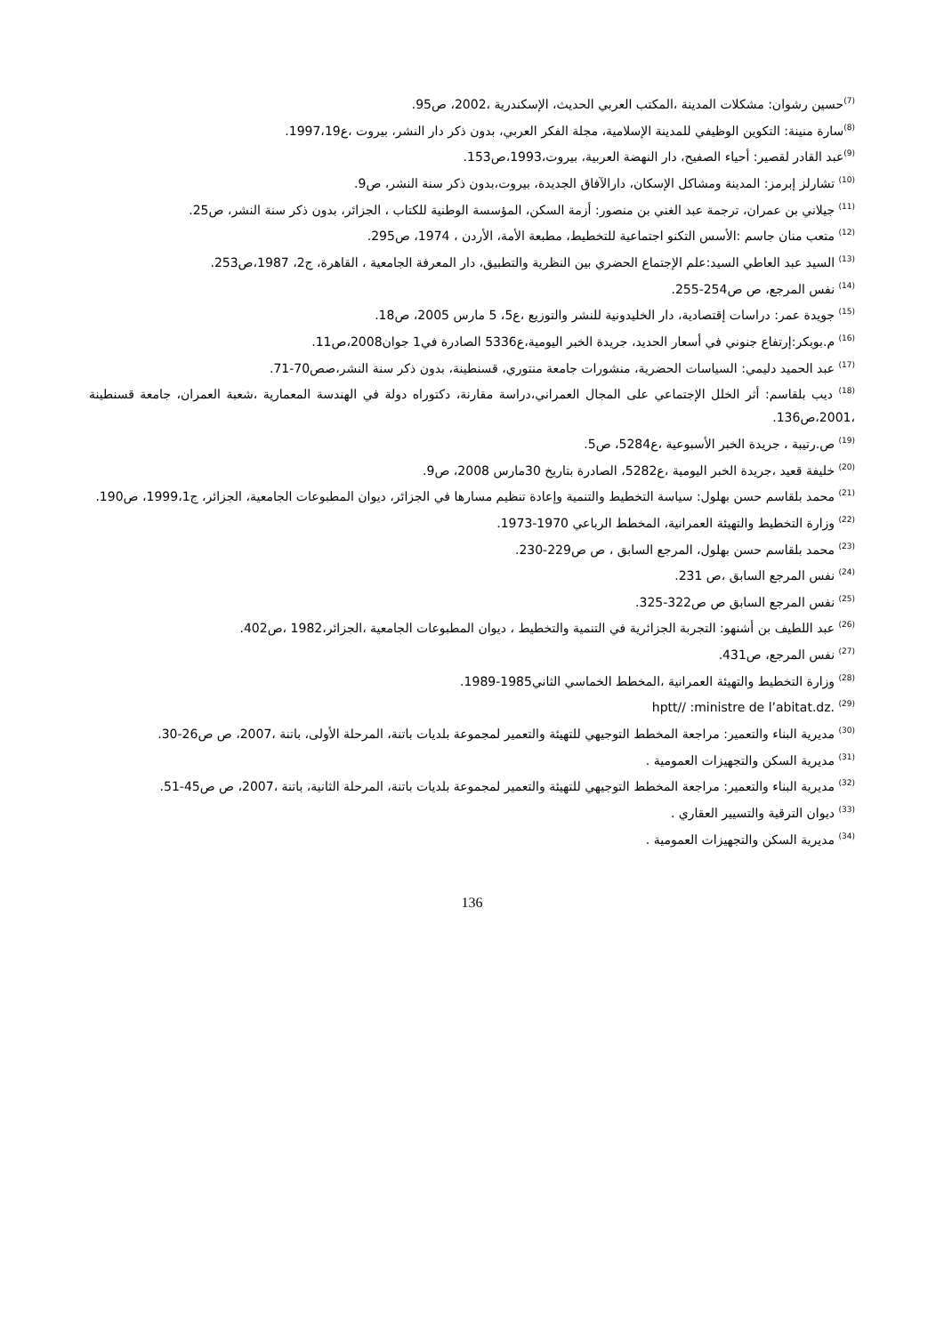<sup>(7)</sup> حسين رشوان: مشكلات المدينة ،المكتب العربي الحديث، الإسكندرية ،2002، ص95.
<sup>(8)</sup> سارة منينة: التكوين الوظيفي للمدينة الإسلامية، مجلة الفكر العربي، بدون ذكر دار النشر، بيروت ،ع1997،19.
<sup>(9)</sup> عبد القادر لقصير: أحياء الصفيح، دار النهضة العربية، بيروت،1993،ص153.
<sup>(10)</sup> تشارلز إبرمز: المدينة ومشاكل الإسكان، دارالآفاق الجديدة، بيروت،بدون ذكر سنة النشر، ص9.
<sup>(11)</sup> جيلاني بن عمران، ترجمة عبد الغني بن منصور: أزمة السكن، المؤسسة الوطنية للكتاب ، الجزائر، بدون ذكر سنة النشر، ص25.
<sup>(12)</sup> متعب منان جاسم :الأسس التكنو اجتماعية للتخطيط، مطبعة الأمة، الأردن ، 1974، ص295.
<sup>(13)</sup> السيد عبد العاطي السيد:علم الإجتماع الحضري بين النظرية والتطبيق، دار المعرفة الجامعية ، القاهرة، ج2، 1987،ص253.
<sup>(14)</sup> نفس المرجع، ص ص254-255.
<sup>(15)</sup> جويدة عمر: دراسات إقتصادية، دار الخليدونية للنشر والتوزيع ،ع5، 5 مارس 2005، ص18.
<sup>(16)</sup> م.بوبكر:إرتفاع جنوني في أسعار الحديد، جريدة الخبر اليومية،ع5336 الصادرة في1 جوان2008،ص11.
<sup>(17)</sup> عبد الحميد دليمي: السياسات الحضرية، منشورات جامعة منتوري، قسنطينة، بدون ذكر سنة النشر،صص70-71.
<sup>(18)</sup> ديب بلقاسم: أثر الخلل الإجتماعي على المجال العمراني،دراسة مقارنة، دكتوراه دولة في الهندسة المعمارية ،شعبة العمران، جامعة قسنطينة ،2001،ص136.
<sup>(19)</sup> ص.رتيبة ، جريدة الخبر الأسبوعية ،ع5284، ص5.
<sup>(20)</sup> خليفة قعيد ،جريدة الخبر اليومية ،ع5282، الصادرة بتاريخ 30مارس 2008، ص9.
<sup>(21)</sup> محمد بلقاسم حسن بهلول: سياسة التخطيط والتنمية وإعادة تنظيم مسارها في الجزائر، ديوان المطبوعات الجامعية، الجزائر، ج1999،1، ص190.
<sup>(22)</sup> وزارة التخطيط والتهيئة العمرانية، المخطط الرباعي 1970-1973.
<sup>(23)</sup> محمد بلقاسم حسن بهلول، المرجع السابق ، ص ص229-230.
<sup>(24)</sup> نفس المرجع السابق ،ص 231.
<sup>(25)</sup> نفس المرجع السابق ص ص322-325.
<sup>(26)</sup> عبد اللطيف بن أشنهو: التجربة الجزائرية في التنمية والتخطيط ، ديوان المطبوعات الجامعية ،الجزائر،1982 ،ص402.
<sup>(27)</sup> نفس المرجع، ص431.
<sup>(28)</sup> وزارة التخطيط والتهيئة العمرانية ،المخطط الخماسي الثاني1985-1989.
<sup>(29)</sup> hptt// :ministre de l’abitat.dz.
<sup>(30)</sup> مديرية البناء والتعمير: مراجعة المخطط التوجيهي للتهيئة والتعمير لمجموعة بلديات باتنة، المرحلة الأولى، باتنة ،2007، ص ص26-30.
<sup>(31)</sup> مديرية السكن والتجهيزات العمومية .
<sup>(32)</sup> مديرية البناء والتعمير: مراجعة المخطط التوجيهي للتهيئة والتعمير لمجموعة بلديات باتنة، المرحلة الثانية، باتنة ،2007، ص ص45-51.
<sup>(33)</sup> ديوان الترقية والتسيير العقاري .
<sup>(34)</sup> مديرية السكن والتجهيزات العمومية .
136